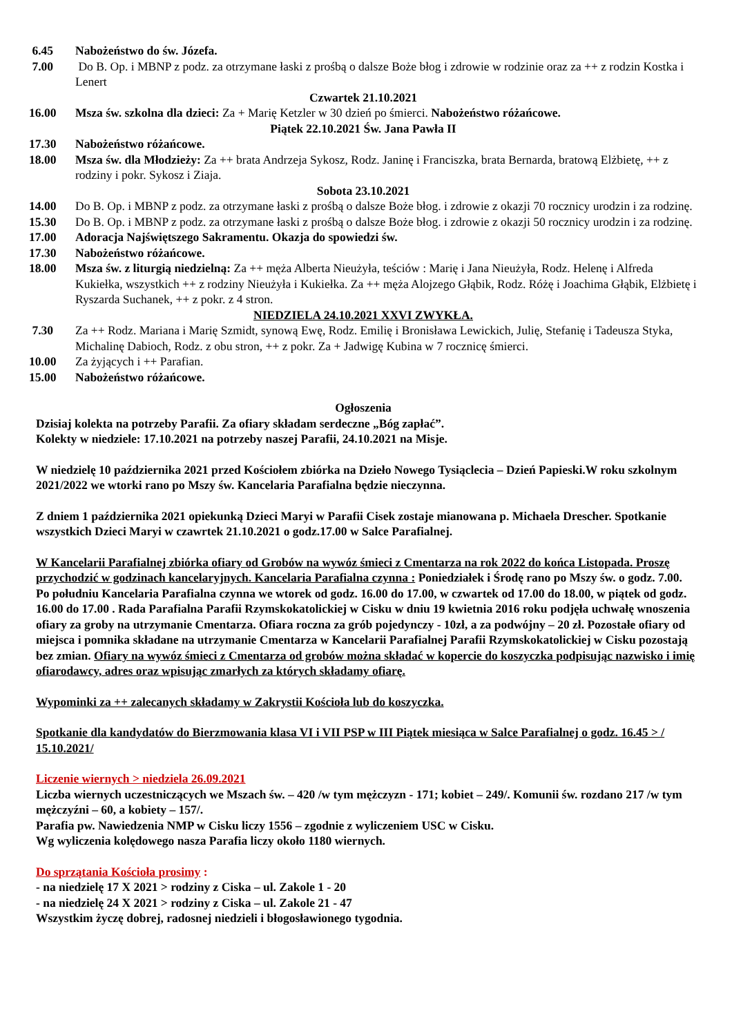6.45 Nabożeństwo do św. Józefa.
7.00 Do B. Op. i MBNP z podz. za otrzymane łaski z prośbą o dalsze Boże błog i zdrowie w rodzinie oraz za ++ z rodzin Kostka i Lenert
Czwartek 21.10.2021
16.00 Msza św. szkolna dla dzieci: Za + Marię Ketzler w 30 dzień po śmierci. Nabożeństwo różańcowe.
Piątek 22.10.2021 Św. Jana Pawła II
17.30 Nabożeństwo różańcowe.
18.00 Msza św. dla Młodzieży: Za ++ brata Andrzeja Sykosz, Rodz. Janinę i Franciszka, brata Bernarda, bratową Elżbietę, ++ z rodziny i pokr. Sykosz i Ziaja.
Sobota 23.10.2021
14.00 Do B. Op. i MBNP z podz. za otrzymane łaski z prośbą o dalsze Boże błog. i zdrowie z okazji 70 rocznicy urodzin i za rodzinę.
15.30 Do B. Op. i MBNP z podz. za otrzymane łaski z prośbą o dalsze Boże błog. i zdrowie z okazji 50 rocznicy urodzin i za rodzinę.
17.00 Adoracja Najświętszego Sakramentu. Okazja do spowiedzi św.
17.30 Nabożeństwo różańcowe.
18.00 Msza św. z liturgią niedzielną: Za ++ męża Alberta Nieużyła, teściów : Marię i Jana Nieużyła, Rodz. Helenę i Alfreda Kukiełka, wszystkich ++ z rodziny Nieużyła i Kukiełka. Za ++ męża Alojzego Głąbik, Rodz. Różę i Joachima Głąbik, Elżbietę i Ryszarda Suchanek, ++ z pokr. z 4 stron.
NIEDZIELA 24.10.2021 XXVI ZWYKŁA.
7.30 Za ++ Rodz. Mariana i Marię Szmidt, synową Ewę, Rodz. Emilię i Bronisława Lewickich, Julię, Stefanię i Tadeusza Styka, Michalinę Dabioch, Rodz. z obu stron, ++ z pokr. Za + Jadwigę Kubina w 7 rocznicę śmierci.
10.00 Za żyjących i ++ Parafian.
15.00 Nabożeństwo różańcowe.
Ogłoszenia
Dzisiaj kolekta na potrzeby Parafii. Za ofiary składam serdeczne „Bóg zapłać”.
Kolekty w niedziele: 17.10.2021 na potrzeby naszej Parafii, 24.10.2021 na Misje.
W niedzielę 10 października 2021 przed Kościołem zbiórka na Dzieło Nowego Tysiąclecia – Dzień Papieski.W roku szkolnym 2021/2022 we wtorki rano po Mszy św. Kancelaria Parafialna będzie nieczynna.
Z dniem 1 października 2021 opiekunką Dzieci Maryi w Parafii Cisek zostaje mianowana p. Michaela Drescher. Spotkanie wszystkich Dzieci Maryi w czawrtek 21.10.2021 o godz.17.00 w Salce Parafialnej.
W Kancelarii Parafialnej zbiórka ofiary od Grobów na wywóz śmieci z Cmentarza na rok 2022 do końca Listopada. Proszę przychodzić w godzinach kancelaryjnych. Kancelaria Parafialna czynna : Poniedziałek i Środę rano po Mszy św. o godz. 7.00. Po południu Kancelaria Parafialna czynna we wtorek od godz. 16.00 do 17.00, w czwartek od 17.00 do 18.00, w piątek od godz. 16.00 do 17.00 . Rada Parafialna Parafii Rzymskokatolickiej w Cisku w dniu 19 kwietnia 2016 roku podjęła uchwałę wnoszenia ofiary za groby na utrzymanie Cmentarza. Ofiara roczna za grób pojedynczy - 10zł, a za podwójny – 20 zł. Pozostałe ofiary od miejsca i pomnika składane na utrzymanie Cmentarza w Kancelarii Parafialnej Parafii Rzymskokatolickiej w Cisku pozostają bez zmian. Ofiary na wywóz śmieci z Cmentarza od grobów można składać w kopercie do koszyczka podpisując nazwisko i imię ofiarodawcy, adres oraz wpisując zmarłych za których składamy ofiarę.
Wypominki za ++ zalecanych składamy w Zakrystii Kościoła lub do koszyczka.
Spotkanie dla kandydatów do Bierzmowania klasa VI i VII PSP w III Piątek miesiąca w Salce Parafialnej o godz. 16.45 > / 15.10.2021/
Liczenie wiernych > niedziela 26.09.2021
Liczba wiernych uczestniczących we Mszach św. – 420 /w tym mężczyzn - 171; kobiet – 249/. Komunii św. rozdano 217 /w tym mężczyźni – 60, a kobiety – 157/.
Parafia pw. Nawiedzenia NMP w Cisku liczy 1556 – zgodnie z wyliczeniem USC w Cisku.
Wg wyliczenia kolędowego nasza Parafia liczy około 1180 wiernych.
Do sprzątania Kościoła prosimy :
- na niedzielę 17 X 2021 > rodziny z Ciska – ul. Zakole 1 - 20
- na niedzielę 24 X 2021 > rodziny z Ciska – ul. Zakole 21 - 47
Wszystkim życzę dobrej, radosnej niedzieli i błogosławionego tygodnia.